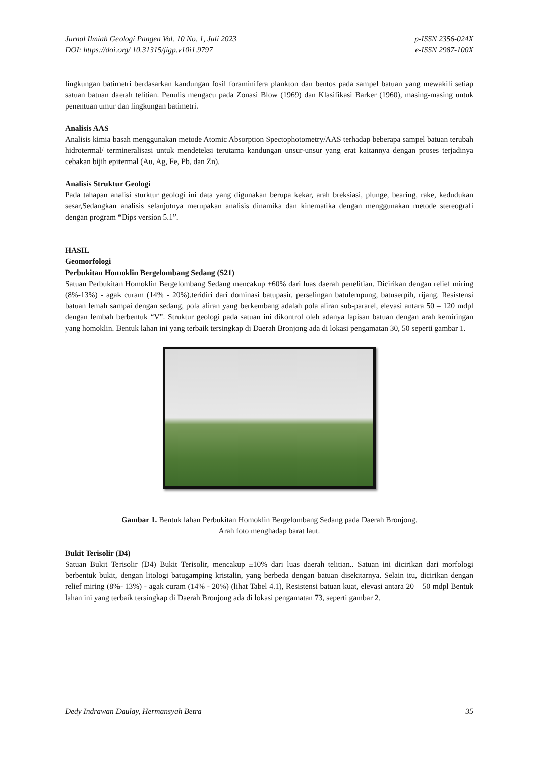Jurnal Ilmiah Geologi Pangea Vol. 10 No. 1, Juli 2023
DOI: https://doi.org/ 10.31315/jigp.v10i1.9797
p-ISSN 2356-024X
e-ISSN 2987-100X
lingkungan batimetri berdasarkan kandungan fosil foraminifera plankton dan bentos pada sampel batuan yang mewakili setiap satuan batuan daerah telitian. Penulis mengacu pada Zonasi Blow (1969) dan Klasifikasi Barker (1960), masing-masing untuk penentuan umur dan lingkungan batimetri.
Analisis AAS
Analisis kimia basah menggunakan metode Atomic Absorption Spectophotometry/AAS terhadap beberapa sampel batuan terubah hidrotermal/ termineralisasi untuk mendeteksi terutama kandungan unsur-unsur yang erat kaitannya dengan proses terjadinya cebakan bijih epitermal (Au, Ag, Fe, Pb, dan Zn).
Analisis Struktur Geologi
Pada tahapan analisi sturktur geologi ini data yang digunakan berupa kekar, arah breksiasi, plunge, bearing, rake, kedudukan sesar,Sedangkan analisis selanjutnya merupakan analisis dinamika dan kinematika dengan menggunakan metode stereografi dengan program “Dips version 5.1”.
HASIL
Geomorfologi
Perbukitan Homoklin Bergelombang Sedang (S21)
Satuan Perbukitan Homoklin Bergelombang Sedang mencakup ±60% dari luas daerah penelitian. Dicirikan dengan relief miring (8%-13%) - agak curam (14% - 20%).teridiri dari dominasi batupasir, perselingan batulempung, batuserpih, rijang. Resistensi batuan lemah sampai dengan sedang, pola aliran yang berkembang adalah pola aliran sub-pararel, elevasi antara 50 – 120 mdpl dengan lembah berbentuk “V”. Struktur geologi pada satuan ini dikontrol oleh adanya lapisan batuan dengan arah kemiringan yang homoklin. Bentuk lahan ini yang terbaik tersingkap di Daerah Bronjong ada di lokasi pengamatan 30, 50 seperti gambar 1.
Gambar 1. Bentuk lahan Perbukitan Homoklin Bergelombang Sedang pada Daerah Bronjong.
Arah foto menghadap barat laut.
Bukit Terisolir (D4)
Satuan Bukit Terisolir (D4) Bukit Terisolir, mencakup ±10% dari luas daerah telitian.. Satuan ini dicirikan dari morfologi berbentuk bukit, dengan litologi batugamping kristalin, yang berbeda dengan batuan disekitarnya. Selain itu, dicirikan dengan relief miring (8%- 13%) - agak curam (14% - 20%) (lihat Tabel 4.1), Resistensi batuan kuat, elevasi antara 20 – 50 mdpl Bentuk lahan ini yang terbaik tersingkap di Daerah Bronjong ada di lokasi pengamatan 73, seperti gambar 2.
Dedy Indrawan Daulay, Hermansyah Betra
35